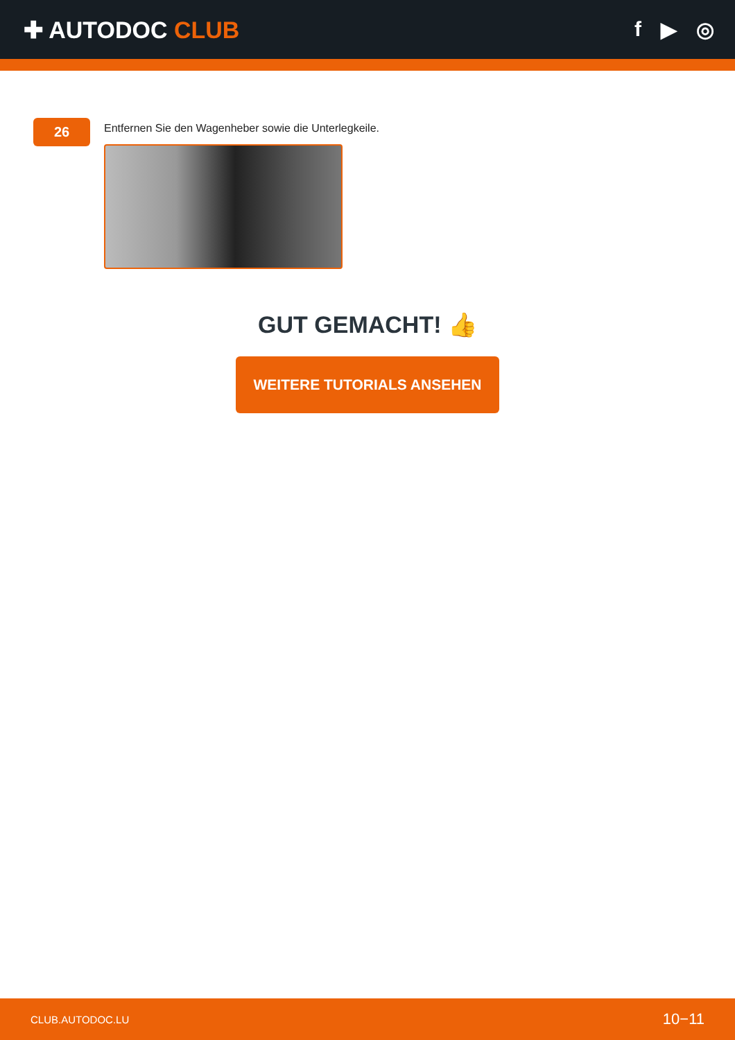✚ AUTODOC CLUB f ▶ ◎
26
Entfernen Sie den Wagenheber sowie die Unterlegkeile.
GUT GEMACHT! 👍
WEITERE TUTORIALS ANSEHEN
CLUB.AUTODOC.LU 10−11